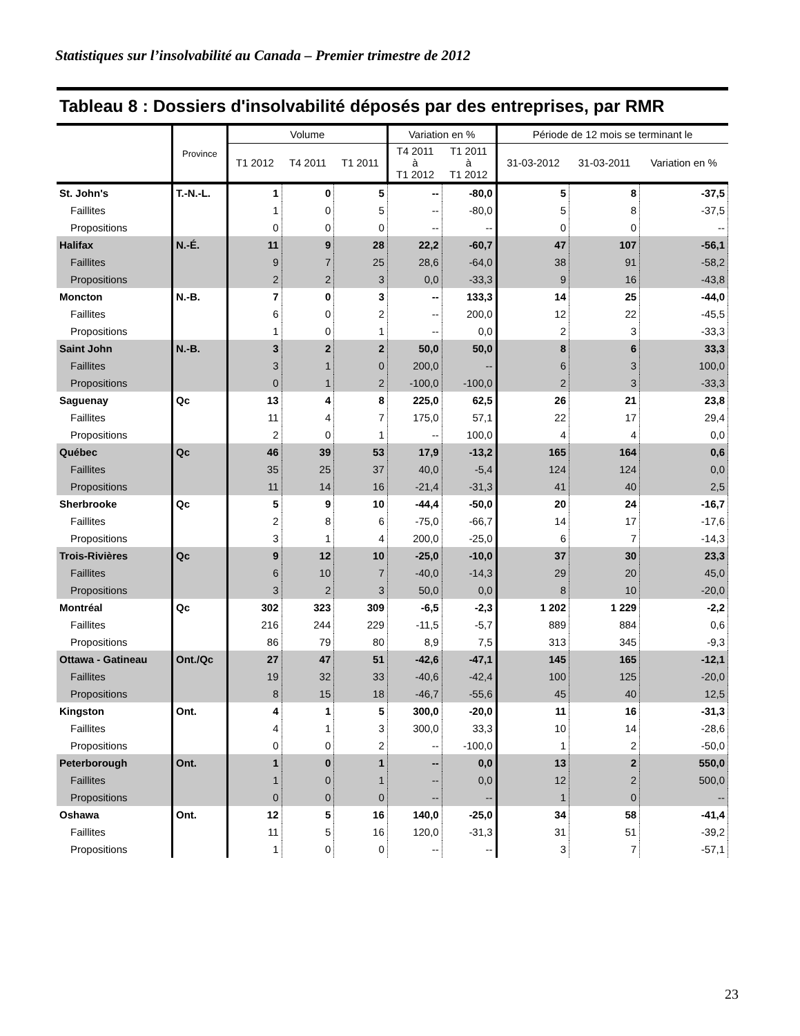Statistiques sur l’insolvabilité au Canada – Premier trimestre de 2012
Tableau 8 : Dossiers d'insolvabilité déposés par des entreprises, par RMR
| | Province | Volume | | | Variation en % | | Période de 12 mois se terminant le | | |
| --- | --- | --- | --- | --- | --- | --- | --- | --- | --- |
| | | T1 2012 | T4 2011 | T1 2011 | T4 2011 à T1 2012 | T1 2011 à T1 2012 | 31-03-2012 | 31-03-2011 | Variation en % |
| St. John's | T.-N.-L. | 1 | 0 | 5 | -- | -80,0 | 5 | 8 | -37,5 |
| Faillites | | 1 | 0 | 5 | -- | -80,0 | 5 | 8 | -37,5 |
| Propositions | | 0 | 0 | 0 | -- | -- | 0 | 0 | -- |
| Halifax | N.-É. | 11 | 9 | 28 | 22,2 | -60,7 | 47 | 107 | -56,1 |
| Faillites | | 9 | 7 | 25 | 28,6 | -64,0 | 38 | 91 | -58,2 |
| Propositions | | 2 | 2 | 3 | 0,0 | -33,3 | 9 | 16 | -43,8 |
| Moncton | N.-B. | 7 | 0 | 3 | -- | 133,3 | 14 | 25 | -44,0 |
| Faillites | | 6 | 0 | 2 | -- | 200,0 | 12 | 22 | -45,5 |
| Propositions | | 1 | 0 | 1 | -- | 0,0 | 2 | 3 | -33,3 |
| Saint John | N.-B. | 3 | 2 | 2 | 50,0 | 50,0 | 8 | 6 | 33,3 |
| Faillites | | 3 | 1 | 0 | 200,0 | -- | 6 | 3 | 100,0 |
| Propositions | | 0 | 1 | 2 | -100,0 | -100,0 | 2 | 3 | -33,3 |
| Saguenay | Qc | 13 | 4 | 8 | 225,0 | 62,5 | 26 | 21 | 23,8 |
| Faillites | | 11 | 4 | 7 | 175,0 | 57,1 | 22 | 17 | 29,4 |
| Propositions | | 2 | 0 | 1 | -- | 100,0 | 4 | 4 | 0,0 |
| Québec | Qc | 46 | 39 | 53 | 17,9 | -13,2 | 165 | 164 | 0,6 |
| Faillites | | 35 | 25 | 37 | 40,0 | -5,4 | 124 | 124 | 0,0 |
| Propositions | | 11 | 14 | 16 | -21,4 | -31,3 | 41 | 40 | 2,5 |
| Sherbrooke | Qc | 5 | 9 | 10 | -44,4 | -50,0 | 20 | 24 | -16,7 |
| Faillites | | 2 | 8 | 6 | -75,0 | -66,7 | 14 | 17 | -17,6 |
| Propositions | | 3 | 1 | 4 | 200,0 | -25,0 | 6 | 7 | -14,3 |
| Trois-Rivières | Qc | 9 | 12 | 10 | -25,0 | -10,0 | 37 | 30 | 23,3 |
| Faillites | | 6 | 10 | 7 | -40,0 | -14,3 | 29 | 20 | 45,0 |
| Propositions | | 3 | 2 | 3 | 50,0 | 0,0 | 8 | 10 | -20,0 |
| Montréal | Qc | 302 | 323 | 309 | -6,5 | -2,3 | 1 202 | 1 229 | -2,2 |
| Faillites | | 216 | 244 | 229 | -11,5 | -5,7 | 889 | 884 | 0,6 |
| Propositions | | 86 | 79 | 80 | 8,9 | 7,5 | 313 | 345 | -9,3 |
| Ottawa - Gatineau | Ont./Qc | 27 | 47 | 51 | -42,6 | -47,1 | 145 | 165 | -12,1 |
| Faillites | | 19 | 32 | 33 | -40,6 | -42,4 | 100 | 125 | -20,0 |
| Propositions | | 8 | 15 | 18 | -46,7 | -55,6 | 45 | 40 | 12,5 |
| Kingston | Ont. | 4 | 1 | 5 | 300,0 | -20,0 | 11 | 16 | -31,3 |
| Faillites | | 4 | 1 | 3 | 300,0 | 33,3 | 10 | 14 | -28,6 |
| Propositions | | 0 | 0 | 2 | -- | -100,0 | 1 | 2 | -50,0 |
| Peterborough | Ont. | 1 | 0 | 1 | -- | 0,0 | 13 | 2 | 550,0 |
| Faillites | | 1 | 0 | 1 | -- | 0,0 | 12 | 2 | 500,0 |
| Propositions | | 0 | 0 | 0 | -- | -- | 1 | 0 | -- |
| Oshawa | Ont. | 12 | 5 | 16 | 140,0 | -25,0 | 34 | 58 | -41,4 |
| Faillites | | 11 | 5 | 16 | 120,0 | -31,3 | 31 | 51 | -39,2 |
| Propositions | | 1 | 0 | 0 | -- | -- | 3 | 7 | -57,1 |
23